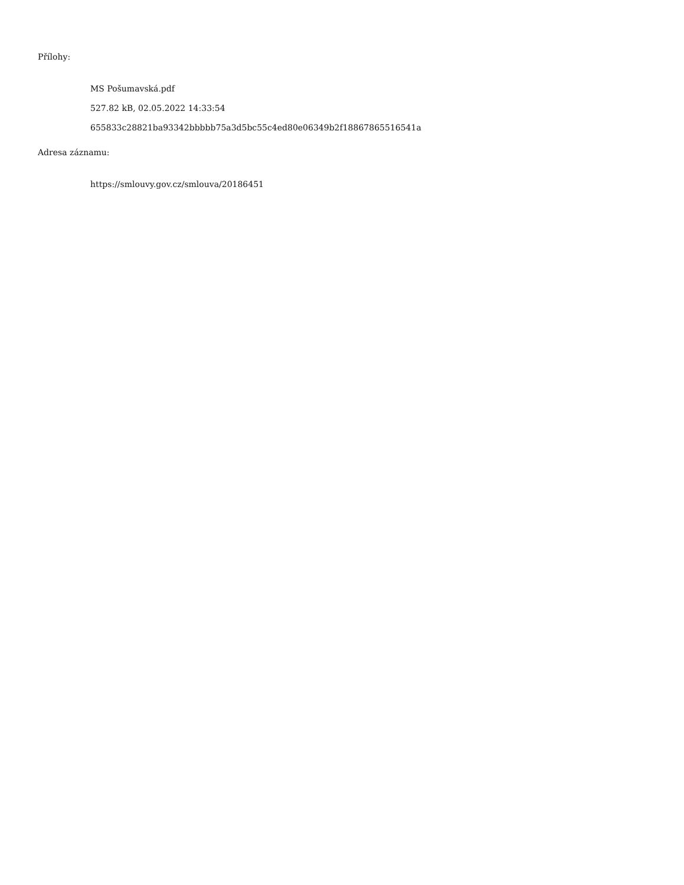Přílohy:
MS Pošumavská.pdf
527.82 kB, 02.05.2022 14:33:54
655833c28821ba93342bbbbb75a3d5bc55c4ed80e06349b2f18867865516541a
Adresa záznamu:
https://smlouvy.gov.cz/smlouva/20186451